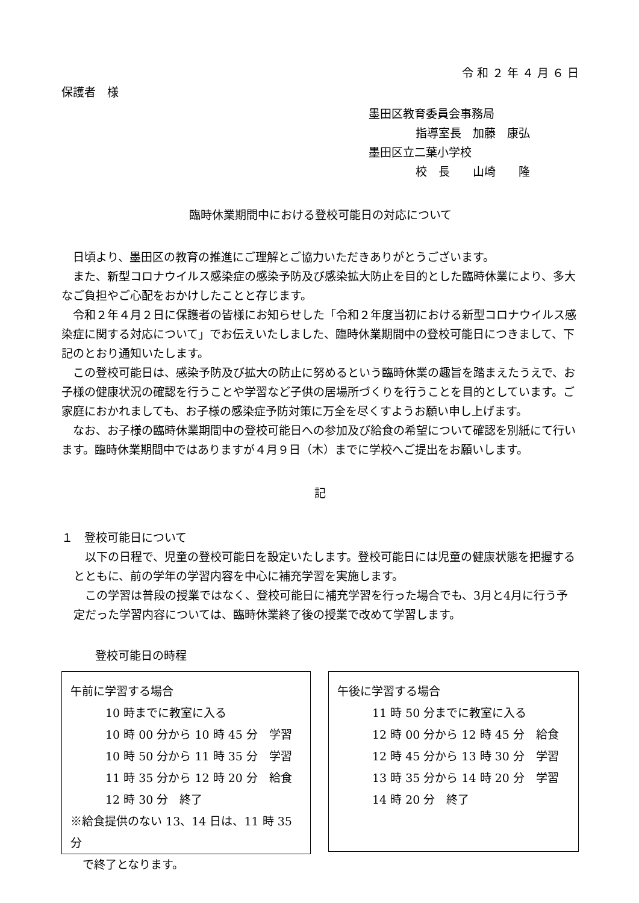令 和 ２ 年 ４ 月 ６ 日
保護者　様
墨田区教育委員会事務局
指導室長　加藤　康弘
墨田区立二葉小学校
校　長　　山崎　　隆
臨時休業期間中における登校可能日の対応について
　日頃より、墨田区の教育の推進にご理解とご協力いただきありがとうございます。
　また、新型コロナウイルス感染症の感染予防及び感染拡大防止を目的とした臨時休業により、多大なご負担やご心配をおかけしたことと存じます。
　令和２年４月２日に保護者の皆様にお知らせした「令和２年度当初における新型コロナウイルス感染症に関する対応について」でお伝えいたしました、臨時休業期間中の登校可能日につきまして、下記のとおり通知いたします。
　この登校可能日は、感染予防及び拡大の防止に努めるという臨時休業の趣旨を踏まえたうえで、お子様の健康状況の確認を行うことや学習など子供の居場所づくりを行うことを目的としています。ご家庭におかれましても、お子様の感染症予防対策に万全を尽くすようお願い申し上げます。
　なお、お子様の臨時休業期間中の登校可能日への参加及び給食の希望について確認を別紙にて行います。臨時休業期間中ではありますが４月９日（木）までに学校へご提出をお願いします。
記
１　登校可能日について
　以下の日程で、児童の登校可能日を設定いたします。登校可能日には児童の健康状態を把握するとともに、前の学年の学習内容を中心に補充学習を実施します。
　この学習は普段の授業ではなく、登校可能日に補充学習を行った場合でも、3月と4月に行う予定だった学習内容については、臨時休業終了後の授業で改めて学習します。
登校可能日の時程
午前に学習する場合
10 時までに教室に入る
10 時 00 分から 10 時 45 分　学習
10 時 50 分から 11 時 35 分　学習
11 時 35 分から 12 時 20 分　給食
12 時 30 分　終了
※給食提供のない 13、14 日は、11 時 35 分
で終了となります。
午後に学習する場合
11 時 50 分までに教室に入る
12 時 00 分から 12 時 45 分　給食
12 時 45 分から 13 時 30 分　学習
13 時 35 分から 14 時 20 分　学習
14 時 20 分　終了